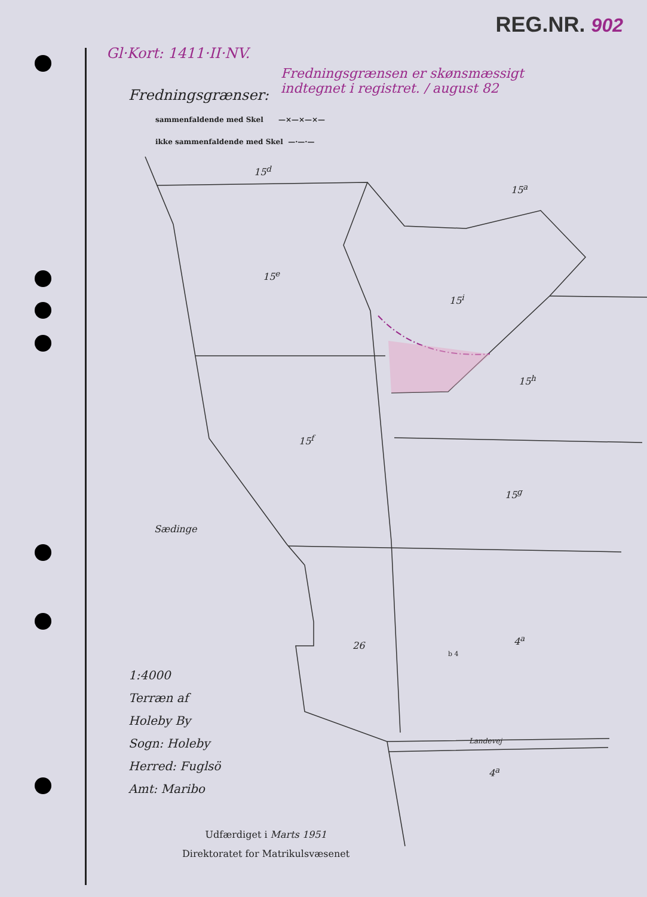REG.NR. 902
Gl·Kort: 1411·II·NV.
Fredningsgrænsen er skønsmæssigt indtegnet i registret. / august 82
Fredningsgrænser:
sammenfaldende med Skel —×—×—×—
ikke sammenfaldende med Skel —·—·—
15<sup>d</sup>
15<sup>a</sup>
15<sup>e</sup>
15<sup>i</sup>
15<sup>h</sup>
15<sup>f</sup>
15<sup>g</sup>
Sædinge
26
4<sup>a</sup>
b 4
Landevej
4<sup>a</sup>
1:4000
Terræn af
Holeby By
Sogn: Holeby
Herred: Fuglsö
Amt: Maribo
Udfærdiget i Marts 1951
Direktoratet for Matrikulsvæsenet